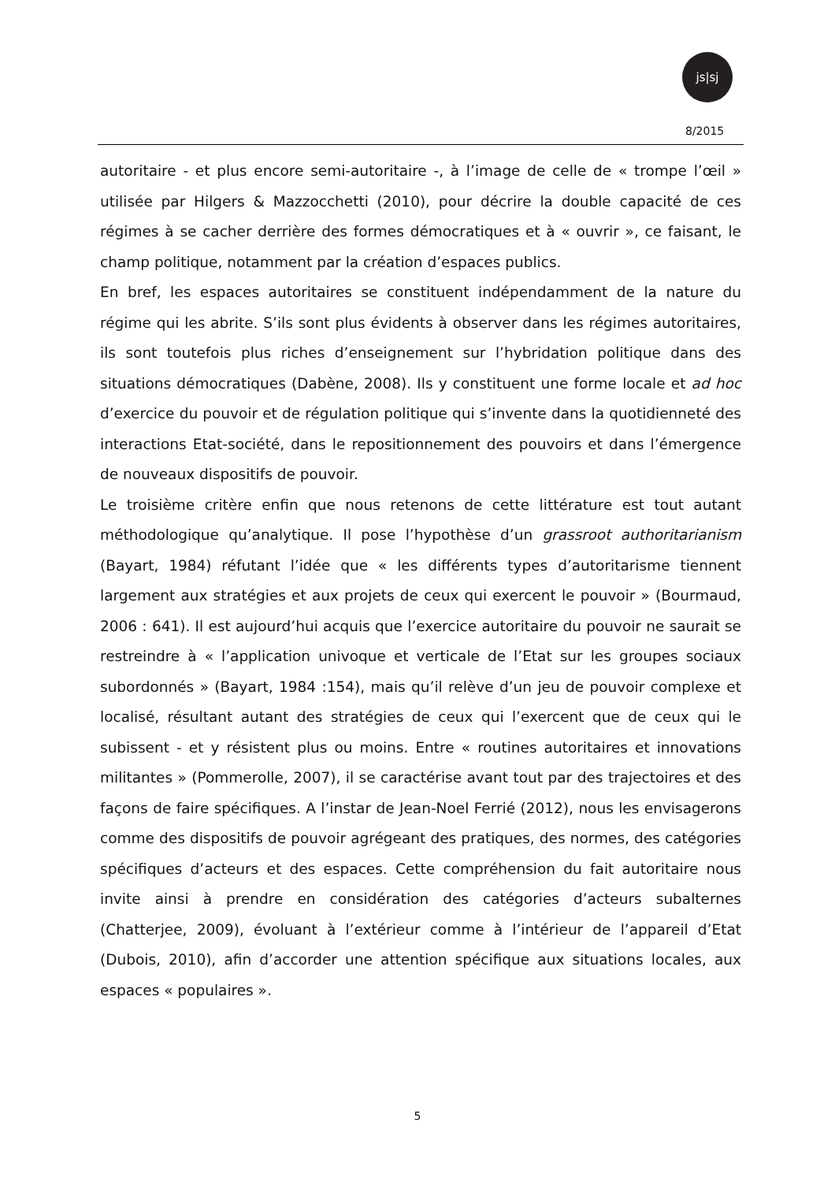js|sj
8/2015
autoritaire - et plus encore semi-autoritaire -, à l’image de celle de « trompe l’œil » utilisée par Hilgers & Mazzocchetti (2010), pour décrire la double capacité de ces régimes à se cacher derrière des formes démocratiques et à « ouvrir », ce faisant, le champ politique, notamment par la création d’espaces publics.
En bref, les espaces autoritaires se constituent indépendamment de la nature du régime qui les abrite. S’ils sont plus évidents à observer dans les régimes autoritaires, ils sont toutefois plus riches d’enseignement sur l’hybridation politique dans des situations démocratiques (Dabène, 2008). Ils y constituent une forme locale et ad hoc d’exercice du pouvoir et de régulation politique qui s’invente dans la quotidienneté des interactions Etat-société, dans le repositionnement des pouvoirs et dans l’émergence de nouveaux dispositifs de pouvoir.
Le troisième critère enfin que nous retenons de cette littérature est tout autant méthodologique qu’analytique. Il pose l’hypothèse d’un grassroot authoritarianism (Bayart, 1984) réfutant l’idée que « les différents types d’autoritarisme tiennent largement aux stratégies et aux projets de ceux qui exercent le pouvoir » (Bourmaud, 2006 : 641). Il est aujourd’hui acquis que l’exercice autoritaire du pouvoir ne saurait se restreindre à « l’application univoque et verticale de l’Etat sur les groupes sociaux subordonnés » (Bayart, 1984 :154), mais qu’il relève d’un jeu de pouvoir complexe et localisé, résultant autant des stratégies de ceux qui l’exercent que de ceux qui le subissent - et y résistent plus ou moins. Entre « routines autoritaires et innovations militantes » (Pommerolle, 2007), il se caractérise avant tout par des trajectoires et des façons de faire spécifiques. A l’instar de Jean-Noel Ferrié (2012), nous les envisagerons comme des dispositifs de pouvoir agrégeant des pratiques, des normes, des catégories spécifiques d’acteurs et des espaces. Cette compréhension du fait autoritaire nous invite ainsi à prendre en considération des catégories d’acteurs subalternes (Chatterjee, 2009), évoluant à l’extérieur comme à l’intérieur de l’appareil d’Etat (Dubois, 2010), afin d’accorder une attention spécifique aux situations locales, aux espaces « populaires ».
5